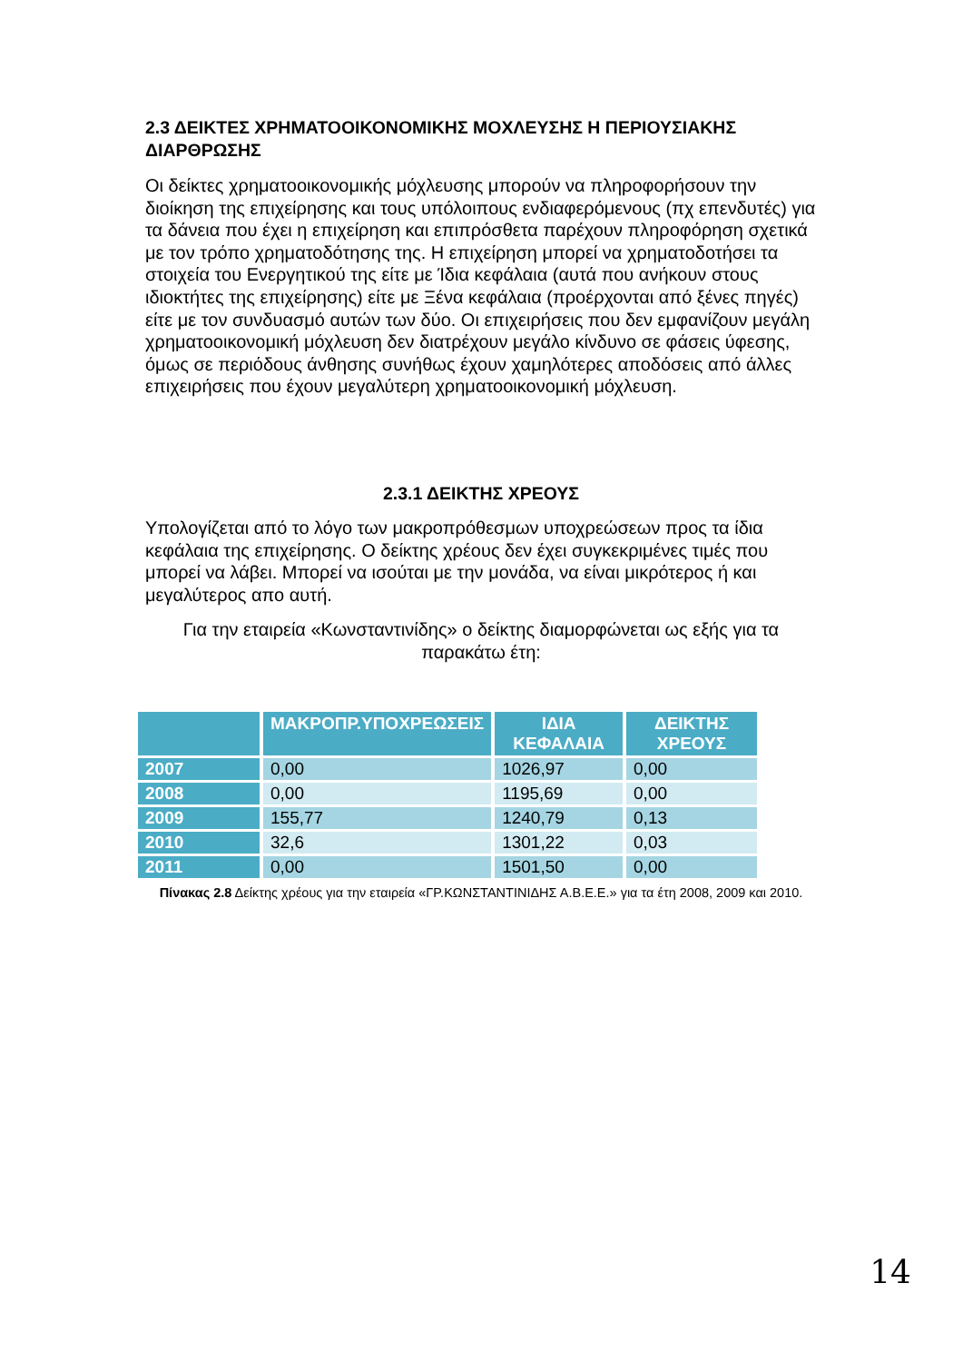2.3 ΔΕΙΚΤΕΣ ΧΡΗΜΑΤΟΟΙΚΟΝΟΜΙΚΗΣ ΜΟΧΛΕΥΣΗΣ Η ΠΕΡΙΟΥΣΙΑΚΗΣ ΔΙΑΡΘΡΩΣΗΣ
Οι δείκτες χρηματοοικονομικής μόχλευσης μπορούν να πληροφορήσουν την διοίκηση της επιχείρησης και τους υπόλοιπους ενδιαφερόμενους (πχ επενδυτές) για τα δάνεια που έχει η επιχείρηση και επιπρόσθετα παρέχουν πληροφόρηση σχετικά με τον τρόπο χρηματοδότησης της. Η επιχείρηση μπορεί να χρηματοδοτήσει τα στοιχεία του Ενεργητικού της είτε με Ίδια κεφάλαια (αυτά που ανήκουν στους ιδιοκτήτες της επιχείρησης) είτε με Ξένα κεφάλαια (προέρχονται από ξένες πηγές) είτε με τον συνδυασμό αυτών των δύο. Οι επιχειρήσεις που δεν εμφανίζουν μεγάλη χρηματοοικονομική μόχλευση δεν διατρέχουν μεγάλο κίνδυνο σε φάσεις ύφεσης, όμως σε περιόδους άνθησης συνήθως έχουν χαμηλότερες αποδόσεις από άλλες επιχειρήσεις που έχουν μεγαλύτερη χρηματοοικονομική μόχλευση.
2.3.1 ΔΕΙΚΤΗΣ ΧΡΕΟΥΣ
Υπολογίζεται από το λόγο των μακροπρόθεσμων υποχρεώσεων προς τα ίδια κεφάλαια της επιχείρησης. Ο δείκτης χρέους δεν έχει συγκεκριμένες τιμές που μπορεί να λάβει. Μπορεί να ισούται με την μονάδα, να είναι μικρότερος ή και μεγαλύτερος απο αυτή.
Για την εταιρεία «Κωνσταντινίδης» ο δείκτης διαμορφώνεται ως εξής για τα παρακάτω έτη:
| | ΜΑΚΡΟΠΡ.ΥΠΟΧΡΕΩΣΕΙΣ | ΙΔΙΑ ΚΕΦΑΛΑΙΑ | ΔΕΙΚΤΗΣ ΧΡΕΟΥΣ |
| --- | --- | --- | --- |
| 2007 | 0,00 | 1026,97 | 0,00 |
| 2008 | 0,00 | 1195,69 | 0,00 |
| 2009 | 155,77 | 1240,79 | 0,13 |
| 2010 | 32,6 | 1301,22 | 0,03 |
| 2011 | 0,00 | 1501,50 | 0,00 |
Πίνακας 2.8 Δείκτης χρέους για την εταιρεία «ΓΡ.ΚΩΝΣΤΑΝΤΙΝΙΔΗΣ Α.Β.Ε.Ε.» για τα έτη 2008, 2009 και 2010.
14